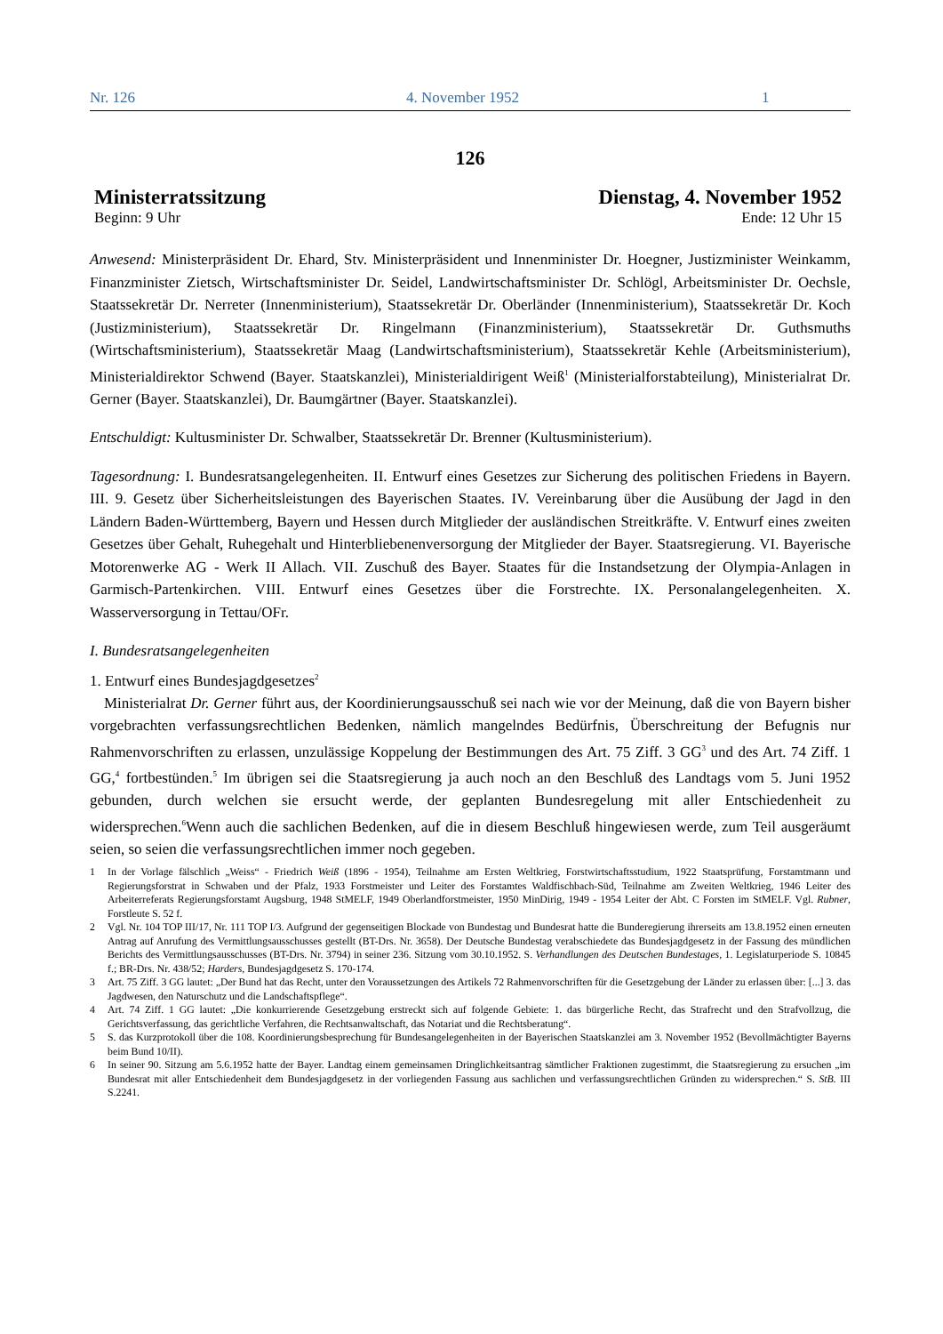Nr. 126 4. November 1952 1
126
Ministerratssitzung Dienstag, 4. November 1952
Beginn: 9 Uhr Ende: 12 Uhr 15
Anwesend: Ministerpräsident Dr. Ehard, Stv. Ministerpräsident und Innenminister Dr. Hoegner, Justizminister Weinkamm, Finanzminister Zietsch, Wirtschaftsminister Dr. Seidel, Landwirtschaftsminister Dr. Schlögl, Arbeitsminister Dr. Oechsle, Staatssekretär Dr. Nerreter (Innenministerium), Staatssekretär Dr. Oberländer (Innenministerium), Staatssekretär Dr. Koch (Justizministerium), Staatssekretär Dr. Ringelmann (Finanzministerium), Staatssekretär Dr. Guthsmuths (Wirtschaftsministerium), Staatssekretär Maag (Landwirtschaftsministerium), Staatssekretär Kehle (Arbeitsministerium), Ministerialdirektor Schwend (Bayer. Staatskanzlei), Ministerialdirigent Weiß<sup>1</sup> (Ministerialforstabteilung), Ministerialrat Dr. Gerner (Bayer. Staatskanzlei), Dr. Baumgärtner (Bayer. Staatskanzlei).
Entschuldigt: Kultusminister Dr. Schwalber, Staatssekretär Dr. Brenner (Kultusministerium).
Tagesordnung: I. Bundesratsangelegenheiten. II. Entwurf eines Gesetzes zur Sicherung des politischen Friedens in Bayern. III. 9. Gesetz über Sicherheitsleistungen des Bayerischen Staates. IV. Vereinbarung über die Ausübung der Jagd in den Ländern Baden-Württemberg, Bayern und Hessen durch Mitglieder der ausländischen Streitkräfte. V. Entwurf eines zweiten Gesetzes über Gehalt, Ruhegehalt und Hinterbliebenenversorgung der Mitglieder der Bayer. Staatsregierung. VI. Bayerische Motorenwerke AG - Werk II Allach. VII. Zuschuß des Bayer. Staates für die Instandsetzung der Olympia-Anlagen in Garmisch-Partenkirchen. VIII. Entwurf eines Gesetzes über die Forstrechte. IX. Personalangelegenheiten. X. Wasserversorgung in Tettau/OFr.
I. Bundesratsangelegenheiten
1. Entwurf eines Bundesjagdgesetzes<sup>2</sup>
Ministerialrat Dr. Gerner führt aus, der Koordinierungsausschuß sei nach wie vor der Meinung, daß die von Bayern bisher vorgebrachten verfassungsrechtlichen Bedenken, nämlich mangelndes Bedürfnis, Überschreitung der Befugnis nur Rahmenvorschriften zu erlassen, unzulässige Koppelung der Bestimmungen des Art. 75 Ziff. 3 GG<sup>3</sup> und des Art. 74 Ziff. 1 GG,<sup>4</sup> fortbestünden.<sup>5</sup> Im übrigen sei die Staatsregierung ja auch noch an den Beschluß des Landtags vom 5. Juni 1952 gebunden, durch welchen sie ersucht werde, der geplanten Bundesregelung mit aller Entschiedenheit zu widersprechen.<sup>6</sup>Wenn auch die sachlichen Bedenken, auf die in diesem Beschluß hingewiesen werde, zum Teil ausgeräumt seien, so seien die verfassungsrechtlichen immer noch gegeben.
1 In der Vorlage fälschlich „Weiss“ - Friedrich Weiß (1896 - 1954), Teilnahme am Ersten Weltkrieg, Forstwirtschaftsstudium, 1922 Staatsprüfung, Forstamtmann und Regierungsforstrat in Schwaben und der Pfalz, 1933 Forstmeister und Leiter des Forstamtes Waldfischbach-Süd, Teilnahme am Zweiten Weltkrieg, 1946 Leiter des Arbeiterreferats Regierungsforstamt Augsburg, 1948 StMELF, 1949 Oberlandforstmeister, 1950 MinDirig, 1949 - 1954 Leiter der Abt. C Forsten im StMELF. Vgl. Rubner, Forstleute S. 52 f.
2 Vgl. Nr. 104 TOP III/17, Nr. 111 TOP I/3. Aufgrund der gegenseitigen Blockade von Bundestag und Bundesrat hatte die Bunderegierung ihrerseits am 13.8.1952 einen erneuten Antrag auf Anrufung des Vermittlungsausschusses gestellt (BT-Drs. Nr. 3658). Der Deutsche Bundestag verabschiedete das Bundesjagdgesetz in der Fassung des mündlichen Berichts des Vermittlungsausschusses (BT-Drs. Nr. 3794) in seiner 236. Sitzung vom 30.10.1952. S. Verhandlungen des Deutschen Bundestages, 1. Legislaturperiode S. 10845 f.; BR-Drs. Nr. 438/52; Harders, Bundesjagdgesetz S. 170-174.
3 Art. 75 Ziff. 3 GG lautet: „Der Bund hat das Recht, unter den Voraussetzungen des Artikels 72 Rahmenvorschriften für die Gesetzgebung der Länder zu erlassen über: [...] 3. das Jagdwesen, den Naturschutz und die Landschaftspflege“.
4 Art. 74 Ziff. 1 GG lautet: „Die konkurrierende Gesetzgebung erstreckt sich auf folgende Gebiete: 1. das bürgerliche Recht, das Strafrecht und den Strafvollzug, die Gerichtsverfassung, das gerichtliche Verfahren, die Rechtsanwaltschaft, das Notariat und die Rechtsberatung“.
5 S. das Kurzprotokoll über die 108. Koordinierungsbesprechung für Bundesangelegenheiten in der Bayerischen Staatskanzlei am 3. November 1952 (Bevollmächtigter Bayerns beim Bund 10/II).
6 In seiner 90. Sitzung am 5.6.1952 hatte der Bayer. Landtag einem gemeinsamen Dringlichkeitsantrag sämtlicher Fraktionen zugestimmt, die Staatsregierung zu ersuchen „im Bundesrat mit aller Entschiedenheit dem Bundesjagdgesetz in der vorliegenden Fassung aus sachlichen und verfassungsrechtlichen Gründen zu widersprechen.“ S. StB. III S.2241.